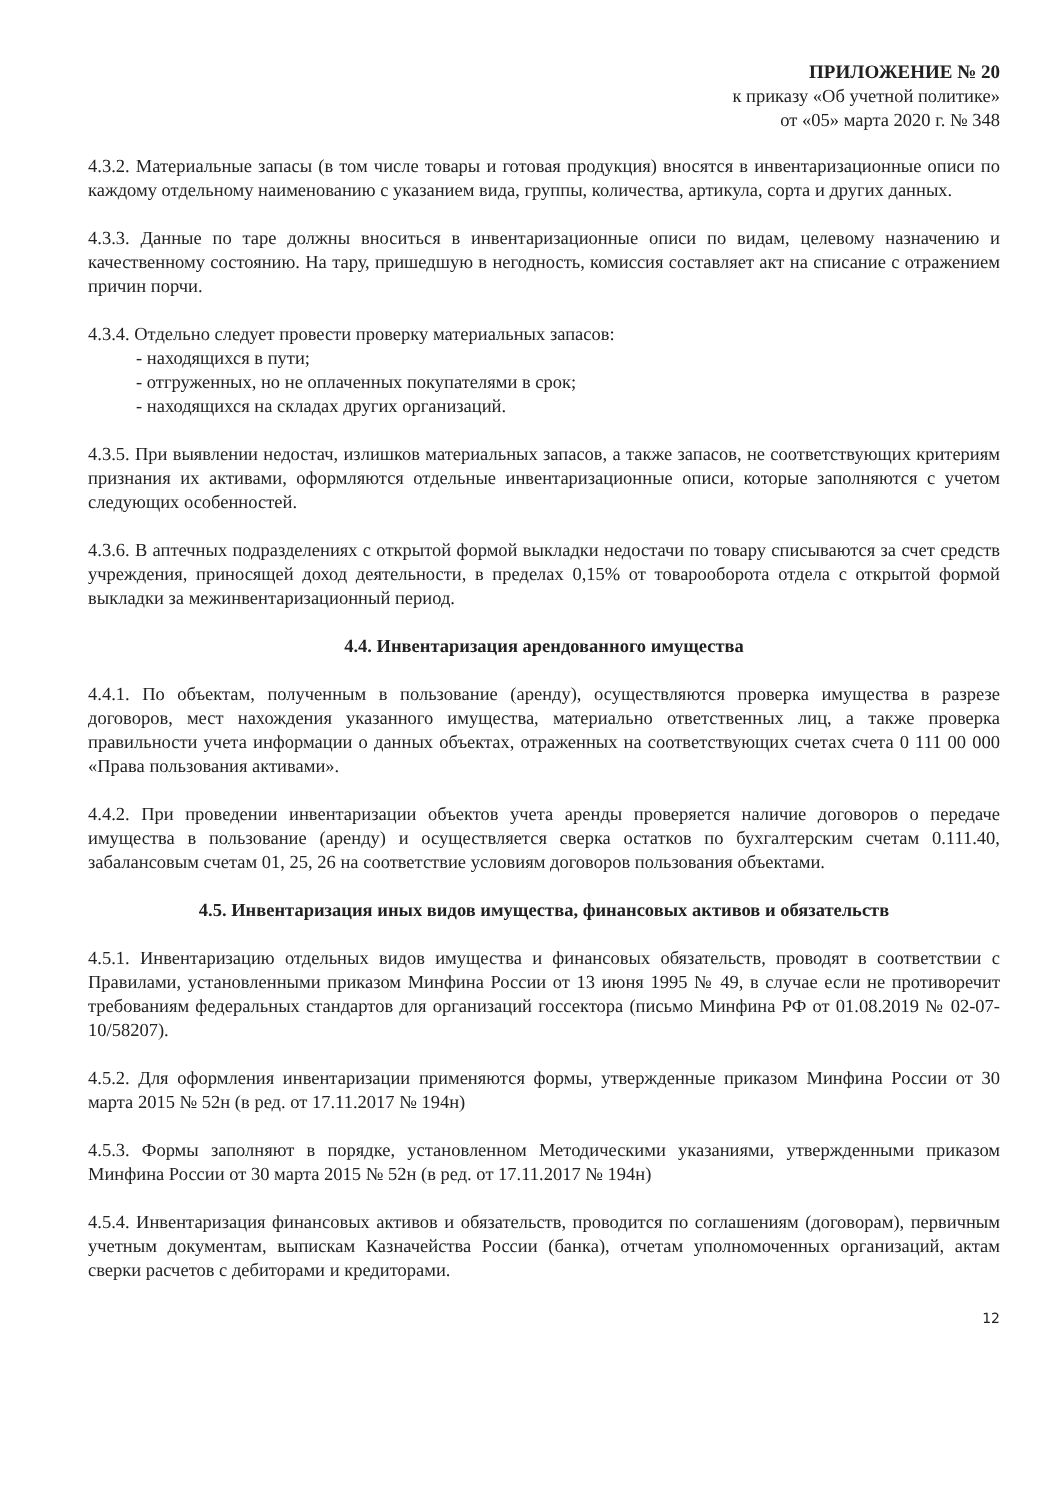ПРИЛОЖЕНИЕ № 20
к приказу «Об учетной политике»
от «05» марта 2020 г. № 348
4.3.2. Материальные запасы (в том числе товары и готовая продукция) вносятся в инвентаризационные описи по каждому отдельному наименованию с указанием вида, группы, количества, артикула, сорта и других данных.
4.3.3. Данные по таре должны вноситься в инвентаризационные описи по видам, целевому назначению и качественному состоянию. На тару, пришедшую в негодность, комиссия составляет акт на списание с отражением причин порчи.
4.3.4. Отдельно следует провести проверку материальных запасов:
- находящихся в пути;
- отгруженных, но не оплаченных покупателями в срок;
- находящихся на складах других организаций.
4.3.5. При выявлении недостач, излишков материальных запасов, а также запасов, не соответствующих критериям признания их активами, оформляются отдельные инвентаризационные описи, которые заполняются с учетом следующих особенностей.
4.3.6. В аптечных подразделениях с открытой формой выкладки недостачи по товару списываются за счет средств учреждения, приносящей доход деятельности, в пределах 0,15% от товарооборота отдела с открытой формой выкладки за межинвентаризационный период.
4.4. Инвентаризация арендованного имущества
4.4.1. По объектам, полученным в пользование (аренду), осуществляются проверка имущества в разрезе договоров, мест нахождения указанного имущества, материально ответственных лиц, а также проверка правильности учета информации о данных объектах, отраженных на соответствующих счетах счета 0 111 00 000 «Права пользования активами».
4.4.2. При проведении инвентаризации объектов учета аренды проверяется наличие договоров о передаче имущества в пользование (аренду) и осуществляется сверка остатков по бухгалтерским счетам 0.111.40, забалансовым счетам 01, 25, 26 на соответствие условиям договоров пользования объектами.
4.5. Инвентаризация иных видов имущества, финансовых активов и обязательств
4.5.1. Инвентаризацию отдельных видов имущества и финансовых обязательств, проводят в соответствии с Правилами, установленными приказом Минфина России от 13 июня 1995 № 49, в случае если не противоречит требованиям федеральных стандартов для организаций госсектора (письмо Минфина РФ от 01.08.2019 № 02-07-10/58207).
4.5.2. Для оформления инвентаризации применяются формы, утвержденные приказом Минфина России от 30 марта 2015 № 52н (в ред. от 17.11.2017 № 194н)
4.5.3. Формы заполняют в порядке, установленном Методическими указаниями, утвержденными приказом Минфина России от 30 марта 2015 № 52н (в ред. от 17.11.2017 № 194н)
4.5.4. Инвентаризация финансовых активов и обязательств, проводится по соглашениям (договорам), первичным учетным документам, выпискам Казначейства России (банка), отчетам уполномоченных организаций, актам сверки расчетов с дебиторами и кредиторами.
12